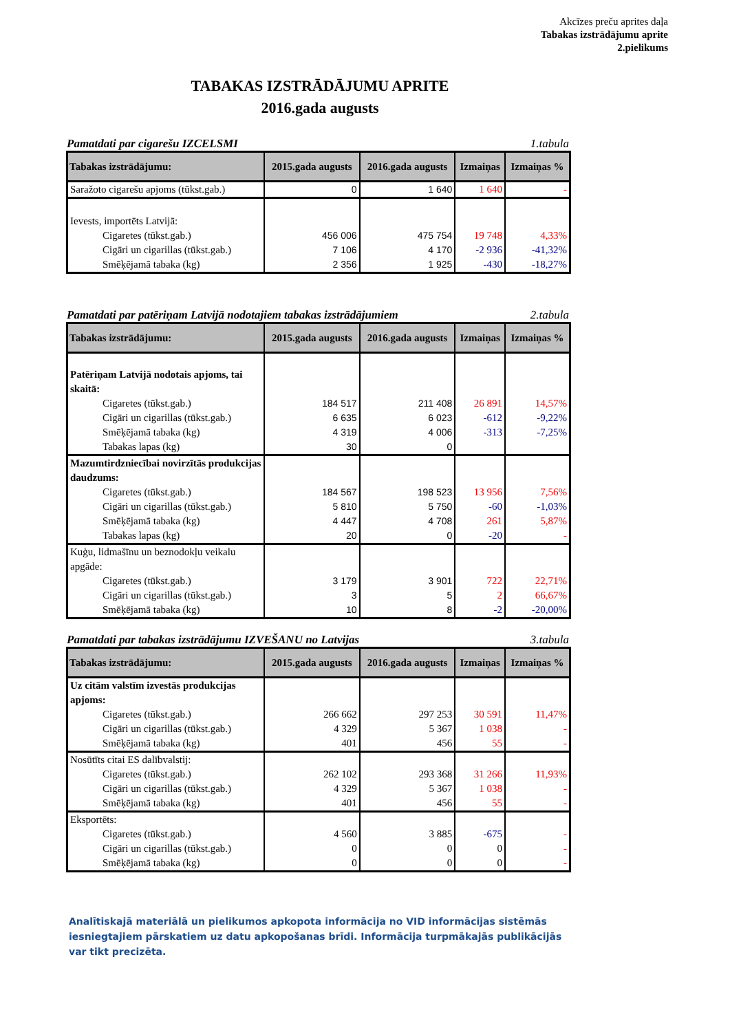Akcīzes preču aprites daļa
Tabakas izstrādājumu aprite
2.pielikums
TABAKAS IZSTRĀDĀJUMU APRITE
2016.gada augusts
Pamatdati par cigarešu IZCELSMI 1.tabula
| Tabakas izstrādājumu: | 2015.gada augusts | 2016.gada augusts | Izmaiņas | Izmaiņas % |
| --- | --- | --- | --- | --- |
| Saražoto cigarešu apjoms (tūkst.gab.) | 0 | 1 640 | 1 640 | - |
| Ievests, importēts Latvijā: | | | | |
| Cigaretes (tūkst.gab.) | 456 006 | 475 754 | 19 748 | 4,33% |
| Cigāri un cigarillas (tūkst.gab.) | 7 106 | 4 170 | -2 936 | -41,32% |
| Smēķējamā tabaka (kg) | 2 356 | 1 925 | -430 | -18,27% |
Pamatdati par patēriņam Latvijā nodotajiem tabakas izstrādājumiem 2.tabula
| Tabakas izstrādājumu: | 2015.gada augusts | 2016.gada augusts | Izmaiņas | Izmaiņas % |
| --- | --- | --- | --- | --- |
| Patēriņam Latvijā nodotais apjoms, tai skaitā: | | | | |
| Cigaretes (tūkst.gab.) | 184 517 | 211 408 | 26 891 | 14,57% |
| Cigāri un cigarillas (tūkst.gab.) | 6 635 | 6 023 | -612 | -9,22% |
| Smēķējamā tabaka (kg) | 4 319 | 4 006 | -313 | -7,25% |
| Tabakas lapas (kg) | 30 | 0 | | |
| Mazumtirdzniecībai novirzītās produkcijas daudzums: | | | | |
| Cigaretes (tūkst.gab.) | 184 567 | 198 523 | 13 956 | 7,56% |
| Cigāri un cigarillas (tūkst.gab.) | 5 810 | 5 750 | -60 | -1,03% |
| Smēķējamā tabaka (kg) | 4 447 | 4 708 | 261 | 5,87% |
| Tabakas lapas (kg) | 20 | 0 | -20 | - |
| Kuģu, lidmašīnu un beznodokļu veikalu apgāde: | | | | |
| Cigaretes (tūkst.gab.) | 3 179 | 3 901 | 722 | 22,71% |
| Cigāri un cigarillas (tūkst.gab.) | 3 | 5 | 2 | 66,67% |
| Smēķējamā tabaka (kg) | 10 | 8 | -2 | -20,00% |
Pamatdati par tabakas izstrādājumu IZVEŠANU no Latvijas 3.tabula
| Tabakas izstrādājumu: | 2015.gada augusts | 2016.gada augusts | Izmaiņas | Izmaiņas % |
| --- | --- | --- | --- | --- |
| Uz citām valstīm izvestās produkcijas apjoms: | | | | |
| Cigaretes (tūkst.gab.) | 266 662 | 297 253 | 30 591 | 11,47% |
| Cigāri un cigarillas (tūkst.gab.) | 4 329 | 5 367 | 1 038 | - |
| Smēķējamā tabaka (kg) | 401 | 456 | 55 | - |
| Nosūtīts citai ES dalībvalstij: | | | | |
| Cigaretes (tūkst.gab.) | 262 102 | 293 368 | 31 266 | 11,93% |
| Cigāri un cigarillas (tūkst.gab.) | 4 329 | 5 367 | 1 038 | - |
| Smēķējamā tabaka (kg) | 401 | 456 | 55 | - |
| Eksportēts: | | | | |
| Cigaretes (tūkst.gab.) | 4 560 | 3 885 | -675 | - |
| Cigāri un cigarillas (tūkst.gab.) | 0 | 0 | 0 | - |
| Smēķējamā tabaka (kg) | 0 | 0 | 0 | - |
Analītiskajā materiālā un pielikumos apkopota informācija no VID informācijas sistēmās iesniegtajiem pārskatiem uz datu apkopošanas brīdi. Informācija turpmākajās publikācijās var tikt precizēta.